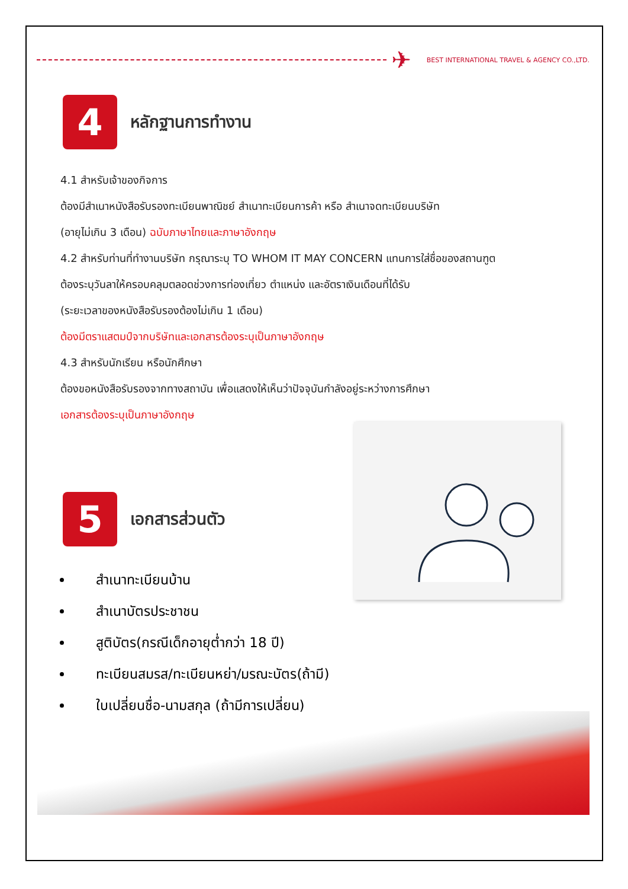✈
BEST INTERNATIONAL TRAVEL & AGENCY CO.,LTD.
4
หลักฐานการทำงาน
4.1 สำหรับเจ้าของกิจการ
ต้องมีสำเนาหนังสือรับรองทะเบียนพาณิชย์ สำเนาทะเบียนการค้า หรือ สำเนาจดทะเบียนบริษัท
(อายุไม่เกิน 3 เดือน) ฉบับภาษาไทยและภาษาอังกฤษ
4.2 สำหรับท่านที่ทำงานบริษัท กรุณาระบุ TO WHOM IT MAY CONCERN แทนการใส่ชื่อของสถานฑูต
ต้องระบุวันลาให้ครอบคลุมตลอดช่วงการท่องเที่ยว ตำแหน่ง และอัตราเงินเดือนที่ได้รับ
(ระยะเวลาของหนังสือรับรองต้องไม่เกิน 1 เดือน)
ต้องมีตราแสตมป์จากบริษัทและเอกสารต้องระบุเป็นภาษาอังกฤษ
4.3 สำหรับนักเรียน หรือนักศึกษา
ต้องขอหนังสือรับรองจากทางสถาบัน เพื่อแสดงให้เห็นว่าปัจจุบันกำลังอยู่ระหว่างการศึกษา
เอกสารต้องระบุเป็นภาษาอังกฤษ
5
เอกสารส่วนตัว
สำเนาทะเบียนบ้าน
สำเนาบัตรประชาชน
สูติบัตร(กรณีเด็กอายุต่ำกว่า 18 ปี)
ทะเบียนสมรส/ทะเบียนหย่า/มรณะบัตร(ถ้ามี)
ใบเปลี่ยนชื่อ-นามสกุล (ถ้ามีการเปลี่ยน)